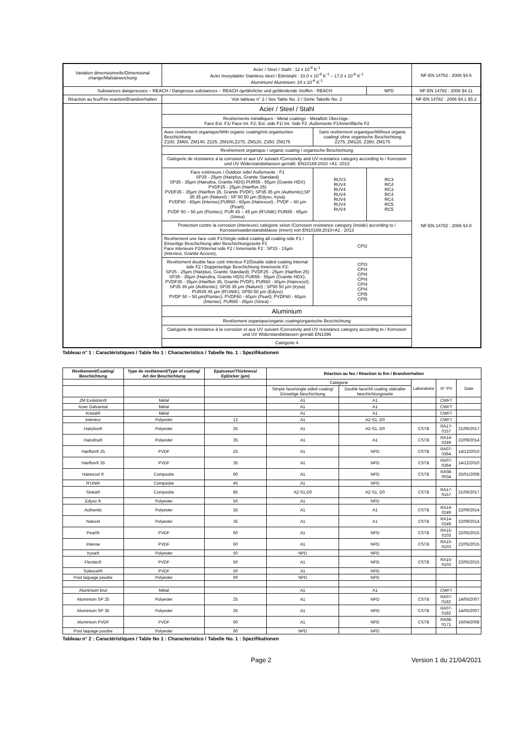| Variation dimensionnelle/Dimensional change/Maßabweichung | Acier / Steel / Stahl : 12 x 10<sup>-6</sup> K<sup>-1</sup> Acier Inoxydable/ Stainless steel / Edelstahl : 10,0 x 10<sup>-6</sup> K<sup>-1</sup> – 17,0 x 10<sup>-6</sup> K<sup>-1</sup> Aluminium/ Aluminium: 24 x 10<sup>-6</sup> K<sup>-1</sup> | | | NF-EN 14782 : 2006 §4.6 |
| Substances dangereuses – REACH / Dangerous substances – REACH /gefährliche und gefährdende Stoffen - REACH | | | NPD | NF-EN 14782 : 2006 §4.11 |
| Réaction au feu/Fire reaction/Brandverhalten | Voir tableau n° 2 / See Table No. 2 / Siehe Tabelle No. 2 | | | NF-EN 14782 : 2006 §4.1 §5.2 |
| | Acier / Steel / Stahl | | | NF-EN 14782 : 2006 §4.8 |
| | Revêtements métalliques - Metal coatings - Metallish Überzüge : Face Ext. F1/ Face Int. F2; Ext. side F1/ Int. Side F2 ;Außenseite F1/Innenfläche F2 | | | |
| | Avec revêtement organique/With organic coating/mit organischen Beschichtung Z100, ZM60, ZM140, Z225, ZM100,Z275, ZM120, Z350; ZM175 | Sans revêtement organique/Without organic coating/ ohne organische Beschichtung Z275, ZM120, Z350; ZM175 | | |
| | Revêtement organique / organic coating / organische Beschichtung | | | |
| | Catégorie de résistance à la corrosion et aux UV suivant /Corrosivity and UV resistance category according to / Korrosion und UV Widerstandsklassen gemäß: EN10169:2010 +A1: 2013 | | | |
| | Face extérieure / Outdoor side/ Außenseite : F1 SP25 - 25µm (Hairplus, Granite Standard) SP35 - 35µm (Hairultra, Granite HDS) PUR55 - 55µm (Granite HDX) PVDF25 - 25µm (Hairflon 25) PVDF35 - 35µm (Hairflon 35, Granite PVDF); SP35 35 µm (Authentic);SP 35 35 µm (Naturel) ; SP 50 50 µm (Edyxo, Irysa) PVDF60 - 60µm (Intense);PUR60 - 60µm (Hairexcel) ; PVDF – 60 µm (Pearl); PVDF 50 – 50 µm (Flontec); PUR 45 – 45 µm (R'UNIK) PUR85 - 85µm (Sinea) | RUV3 RUV4 RUV4 RUV4 RUV4 RUV4 RUV4 | RC3 RC4 RC3 RC4 RC4 RC5 RC5 | |
| | Protection contre la corrosion (interieure) catégorie selon /Corrosion resistance category (inside) according to / Korrosionswiderstandsklasse (innen) von EN10169:2010+A1 : 2013 | | | |
| | Revêtement une face coté F1/Single-sided coating all coating side F1 / Einseitige Beschichtung aller Beschichtungsseite F1 Face interieure F2/Internal side F2 / Innenseite F2 : SP15 - 15µm (Interieur, Granite Access), | CPI2 | | |
| | Revêtement double face coté interieur F2/Double sided coating Internal side F2 / Doppelseitige Beschichtung Innenseite F2: SP25 - 25µm (Hairplus, Granite Standard); PVDF25 - 25µm (Hairflon 25) SP35 - 35µm (Hairultra, Granite HDS) PUR55 - 55µm (Granite HDX); PVDF35 - 35µm (Hairflon 35, Granite PVDF); PUR60 - 60µm (Hairexcel); SP35 35 µm (Authentic); SP35 35 µm (Naturel) ; SP50 50 µm (Irysa) PUR45 45 µm (R'UNIK); SP50 50 µm (Edyxo) PVDF 50 – 50 µm(Flontec); PVDF60 - 60µm (Pearl); PVDF60 - 60µm (Intense); PUR85 - 85µm (Sinea) - | CPI3 CPI4 CPI4 CPI4 CPI4 CPI4 CPI5 CPI5 | | |
| | Aluminium | | | |
| | Revêtement organique/organic coating/organische Beschichtung | | | |
| | Catégorie de résistance à la corrosion et aux UV suivant /Corrosivity and UV resistance category according to / Korrosion und UV Widerstandsklassen gemäß EN1396 | | | |
| | Catégorie 4 | | | |
Tableau n° 1 : Caractéristiques / Table No 1 : Characteristics / Tabelle No. 1 : Spezifikationen
| Revêtement/Coating/ Beschichtung | Type de revêtement/Type of coating/ Art der Beschichtung | Epaisseur/Thickness/ EpDicker (µm) | Réaction au feu / Réaction to fire / Brandverhalten | | | | |
| --- | --- | --- | --- | --- | --- | --- | --- |
| | | | Catégorie | | Laboratoire | N° PV | Date |
| | | | Simple face/single sided coating/ Einseitige Beschichtung | Double face/All coating side/aller beschichtungsseite | | | |
| ZM Evolution® | Métal | | A1 | A1 | | CWFT | |
| Acier Galvanisé | Métal | | A1 | A1 | | CWFT | |
| Kristal® | Métal | | A1 | A1 | | CWFT | |
| Intérieur | Polyester | 12 | A1 | A2-S1, D0 | | CWFT | |
| Hairplus® | Polyester | 25 | A1 | A2-S1, D0 | CSTB | RA17-0157 | 21/06/2017 |
| Hairultra® | Polyester | 35 | A1 | A1 | CSTB | RA14-0249 | 22/09/2014 |
| Hairflon® 25 | PVDF | 25 | A1 | NPD | CSTB | RA07-0364 | 14/12/2010 |
| Hairflon® 35 | PVDF | 35 | A1 | NPD | CSTB | RA07-0364 | 14/12/2010 |
| Hairexcel ® | Composite | 60 | A1 | NPD | CSTB | RA08-0034 | 25/01/2008 |
| R'UNIK | Composite | 45 | A1 | NPD | | | |
| Sinéa® | Composite | 85 | A2-S1,D0 | A2-S1, D0 | CSTB | RA17-0157 | 21/06/2017 |
| Edyxo ® | Polyester | 50 | A1 | NPD | | | |
| Authentic | Polyester | 35 | A1 | A1 | CSTB | RA14-0249 | 22/09/2014 |
| Naturel | Polyester | 35 | A1 | A1 | CSTB | RA14-0249 | 22/09/2014 |
| Pearl® | PVDF | 60 | A1 | NPD | CSTB | RA15-0103 | 22/05/2015 |
| Intense | PVDF | 60 | A1 | NPD | CSTB | RA15-0103 | 22/05/2015 |
| Irysa® | Polyester | 50 | NPD | NPD | | | |
| Flontec® | PVDF | 50 | A1 | NPD | CSTB | RA15-0103 | 22/05/2015 |
| Solexcel® | PVDF | 50 | A1 | NPD | | | |
| Post laquage poudre | Polyester | 60 | NPD | NPD | | | |
| Aluminium brut | Métal | | A1 | A1 | | CWFT | |
| Aluminium SP 25 | Polyester | 25 | A1 | NPD | CSTB | RA07-0182 | 14/05/2007 |
| Aluminium SP 35 | Polyester | 35 | A1 | NPD | CSTB | RA07-0182 | 14/05/2007 |
| Aluminium PVDF | PVDF | 60 | A1 | NPD | CSTB | RA08-0171 | 16/04/2008 |
| Post laquage poudre | Polyester | 60 | NPD | NPD | | | |
Tableau n° 2 : Caractéristiques / Table No 1 : Characteristics / Tabelle No. 1 : Spezifikationen
Page 2 Version 1 du 21/04/2021